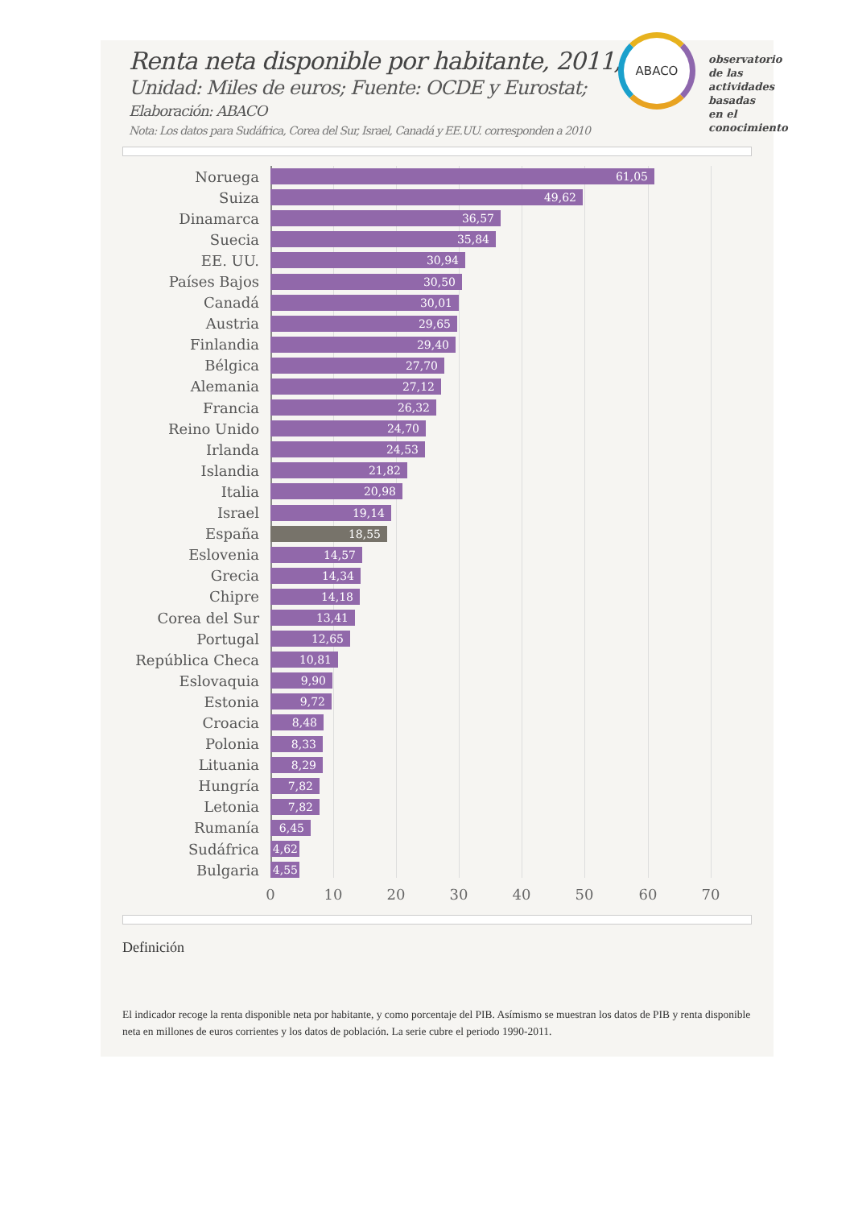Renta neta disponible por habitante, 2011,
Unidad: Miles de euros; Fuente: OCDE y Eurostat;
Elaboración: ABACO
Nota: Los datos para Sudáfrica, Corea del Sur, Israel, Canadá y EE.UU. corresponden a 2010
ABACO
observatorio de las
actividades basadas
en el conocimiento
Noruega
61,05
Suiza
49,62
Dinamarca
36,57
Suecia
35,84
EE. UU.
30,94
Países Bajos
30,50
Canadá
30,01
Austria
29,65
Finlandia
29,40
Bélgica
27,70
Alemania
27,12
Francia
26,32
Reino Unido
24,70
Irlanda
24,53
Islandia
21,82
Italia
20,98
Israel
19,14
España
18,55
Eslovenia
14,57
Grecia
14,34
Chipre
14,18
Corea del Sur
13,41
Portugal
12,65
República Checa
10,81
Eslovaquia
9,90
Estonia
9,72
Croacia
8,48
Polonia
8,33
Lituania
8,29
Hungría
7,82
Letonia
7,82
Rumanía
6,45
Sudáfrica
4,62
Bulgaria
4,55
0 10 20 30 40 50 60 70
Definición
El indicador recoge la renta disponible neta por habitante, y como porcentaje del PIB. Asímismo se muestran los datos de PIB y renta disponible neta en millones de euros corrientes y los datos de población. La serie cubre el periodo 1990-2011.